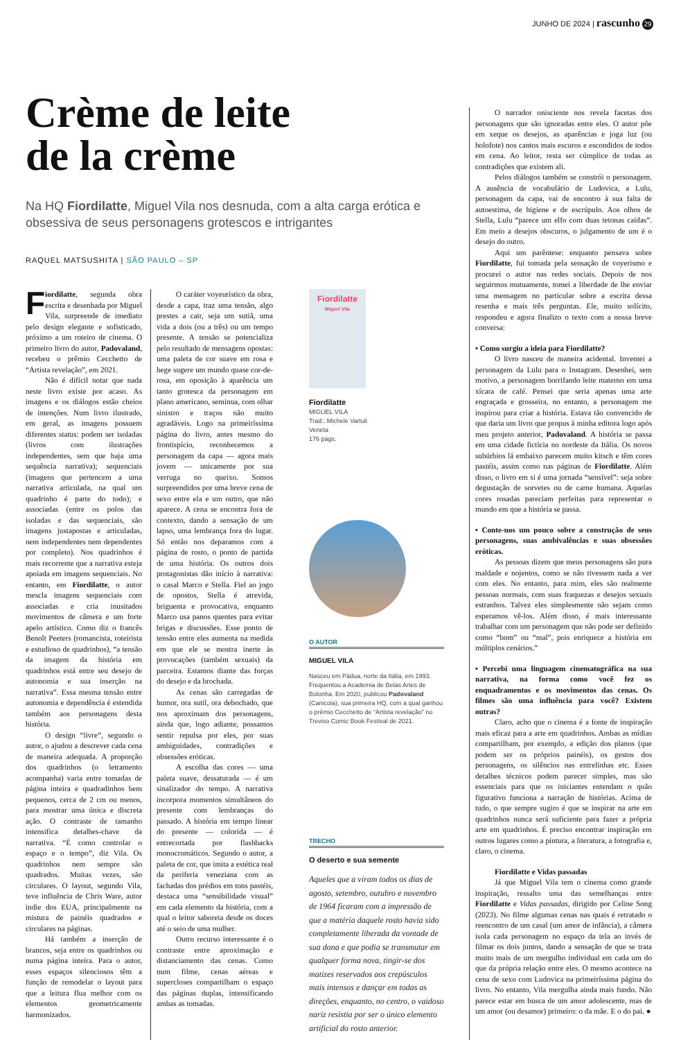JUNHO DE 2024 | rascunho 29
Crème de leite
de la crème
Na HQ Fiordilatte, Miguel Vila nos desnuda, com a alta carga erótica e obsessiva de seus personagens grotescos e intrigantes
RAQUEL MATSUSHITA | SÃO PAULO – SP
Fiordilatte, segunda obra escrita e desenhada por Miguel Vila, surpreende de imediato pelo design elegante e sofisticado, próximo a um roteiro de cinema. O primeiro livro do autor, Padovaland, recebeu o prêmio Cecchetto de “Artista revelação”, em 2021.
Não é difícil notar que nada neste livro existe por acaso. As imagens e os diálogos estão cheios de intenções. Num livro ilustrado, em geral, as imagens possuem diferentes status: podem ser isoladas (livros com ilustrações independentes, sem que haja uma sequência narrativa); sequenciais (imagens que pertencem a uma narrativa articulada, na qual um quadrinho é parte do todo); e associadas (entre os polos das isoladas e das sequenciais, são imagens justapostas e articuladas, nem independentes nem dependentes por completo). Nos quadrinhos é mais recorrente que a narrativa esteja apoiada em imagens sequenciais. No entanto, em Fiordilatte, o autor mescla imagens sequenciais com associadas e cria inusitados movimentos de câmera e um forte apelo artístico. Como diz o francês Benoît Peeters (romancista, roteirista e estudioso de quadrinhos), “a tensão da imagem da história em quadrinhos está entre seu desejo de autonomia e sua inserção na narrativa”. Essa mesma tensão entre autonomia e dependência é estendida também aos personagens desta história.
O design “livre”, segundo o autor, o ajudou a descrever cada cena de maneira adequada. A proporção dos quadrinhos (o letramento acompanha) varia entre tomadas de página inteira e quadradinhos bem pequenos, cerca de 2 cm ou menos, para mostrar uma única e discreta ação. O contraste de tamanho intensifica detalhes-chave da narrativa. “É como controlar o espaço e o tempo”, diz Vila. Os quadrinhos nem sempre são quadrados. Muitas vezes, são circulares. O layout, segundo Vila, teve influência de Chris Ware, autor indie dos EUA, principalmente na mistura de painéis quadrados e circulares na páginas.
Há também a inserção de brancos, seja entre os quadrinhos ou numa página inteira. Para o autor, esses espaços silenciosos têm a função de remodelar o layout para que a leitura flua melhor com os elementos geometricamente harmonizados.
O caráter voyeurístico da obra, desde a capa, traz uma tensão, algo prestes a cair, seja um sutiã, uma vida a dois (ou a três) ou um tempo presente. A tensão se potencializa pelo resultado de mensagens opostas: uma paleta de cor suave em rosa e bege sugere um mundo quase cor-de-rosa, em oposição à aparência um tanto grotesca da personagem em plano americano, seminua, com olhar sinistro e traços não muito agradáveis. Logo na primeiríssima página do livro, antes mesmo do frontispício, reconhecemos a personagem da capa — agora mais jovem — unicamente por sua verruga no queixo. Somos surpreendidos por uma breve cena de sexo entre ela e um outro, que não aparece. A cena se encontra fora de contexto, dando a sensação de um lapso, uma lembrança fora do lugar. Só então nos deparamos com a página de rosto, o ponto de partida de uma história. Os outros dois protagonistas dão início à narrativa: o casal Marco e Stella. Fiel ao jogo de opostos, Stella é atrevida, briguenta e provocativa, enquanto Marco usa panos quentes para evitar brigas e discussões. Esse ponto de tensão entre eles aumenta na medida em que ele se mostra inerte às provocações (também sexuais) da parceira. Estamos diante das forças do desejo e da brochada.
As cenas são carregadas de humor, ora sutil, ora debochado, que nos aproximam dos personagens, ainda que, logo adiante, possamos sentir repulsa por eles, por suas ambiguidades, contradições e obsessões eróticas.
A escolha das cores — uma paleta suave, dessaturada — é um sinalizador do tempo. A narrativa incorpora momentos simultâneos do presente com lembranças do passado. A história em tempo linear do presente — colorida — é entrecortada por flashbacks monocromáticos. Segundo o autor, a paleta de cor, que imita a estética real da periferia veneziana com as fachadas dos prédios em tons pastéis, destaca uma “sensibilidade visual” em cada elemento da história, com a qual o leitor saboreia desde os doces até o seio de uma mulher.
Outro recurso interessante é o contraste entre aproximação e distanciamento das cenas. Como num filme, cenas aéreas e supercloses compartilham o espaço das páginas duplas, intensificando ambas as tomadas.
Fiordilatte
Miguel Vila
Fiordilatte
MIGUEL VILA
Trad.: Michele Vartuli
Veneta
176 págs.
O AUTOR
MIGUEL VILA
Nasceu em Pádua, norte da Itália, em 1993. Frequentou a Academia de Belas Artes de Bolonha. Em 2020, publicou Padovaland (Canicola), sua primeira HQ, com a qual ganhou o prêmio Cecchetto de “Artista revelação” no Treviso Comic Book Festival de 2021.
TRECHO
O deserto e sua semente
Aqueles que a viram todos os dias de agosto, setembro, outubro e novembro de 1964 ficaram com a impressão de que a matéria daquele rosto havia sido completamente liberada da vontade de sua dona e que podia se transmutar em qualquer forma nova, tingir-se dos matizes reservados aos crepúsculos mais intensos e dançar em todas as direções, enquanto, no centro, o vaidoso nariz resistia por ser o único elemento artificial do rosto anterior.
O narrador onisciente nos revela facetas dos personagens que são ignoradas entre eles. O autor põe em xeque os desejos, as aparências e joga luz (ou holofote) nos cantos mais escuros e escondidos de todos em cena. Ao leitor, resta ser cúmplice de todas as contradições que existem ali.
Pelos diálogos também se constrói o personagem. A ausência de vocabulário de Ludovica, a Lulu, personagem da capa, vai de encontro à sua falta de autoestima, de higiene e de escrúpulo. Aos olhos de Stella, Lulu “parece um elfo com duas tetonas caídas”. Em meio a desejos obscuros, o julgamento de um é o desejo do outro.
Aqui um parêntese: enquanto pensava sobre Fiordilatte, fui tomada pela sensação de voyerismo e procurei o autor nas redes sociais. Depois de nos seguirmos mutuamente, tomei a liberdade de lhe enviar uma mensagem no particular sobre a escrita dessa resenha e mais três perguntas. Ele, muito solícito, respondeu e agora finalizo o texto com a nossa breve conversa:
• Como surgiu a ideia para Fiordilatte?
O livro nasceu de maneira acidental. Inventei a personagem da Lulu para o Instagram. Desenhei, sem motivo, a personagem borrifando leite materno em uma xícara de café. Pensei que seria apenas uma arte engraçada e grosseira, no entanto, a personagem me inspirou para criar a história. Estava tão convencido de que daria um livro que propus à minha editora logo após meu projeto anterior, Padovaland. A história se passa em uma cidade fictícia no nordeste da Itália. Os novos subúrbios lá embaixo parecem muito kitsch e têm cores pastéis, assim como nas páginas de Fiordilatte. Além disso, o livro em si é uma jornada “sensível”: seja sobre degustação de sorvetes ou de carne humana. Aquelas cores rosadas pareciam perfeitas para representar o mundo em que a história se passa.
• Conte-nos um pouco sobre a construção de seus personagens, suas ambivalências e suas obsessões eróticas.
As pessoas dizem que meus personagens são pura maldade e nojentos, como se não tivessem nada a ver com eles. No entanto, para mim, eles são realmente pessoas normais, com suas fraquezas e desejos sexuais estranhos. Talvez eles simplesmente não sejam como esperamos vê-los. Além disso, é mais interessante trabalhar com um personagem que não pode ser definido como “bom” ou “mal”, pois enriquece a história em múltiplos cenários.”
• Percebi uma linguagem cinematográfica na sua narrativa, na forma como você fez os enquadramentos e os movimentos das cenas. Os filmes são uma influência para você? Existem outras?
Claro, acho que o cinema é a fonte de inspiração mais eficaz para a arte em quadrinhos. Ambas as mídias compartilham, por exemplo, a edição dos planos (que podem ser os próprios painéis), os gestos dos personagens, os silêncios nas entrelinhas etc. Esses detalhes técnicos podem parecer simples, mas são essenciais para que os iniciantes entendam o quão figurativo funciona a narração de histórias. Acima de tudo, o que sempre sugiro é que se inspirar na arte em quadrinhos nunca será suficiente para fazer a própria arte em quadrinhos. É preciso encontrar inspiração em outros lugares como a pintura, a literatura, a fotografia e, claro, o cinema.
Fiordilatte e Vidas passadas
Já que Miguel Vila tem o cinema como grande inspiração, ressalto uma das semelhanças entre Fiordilatte e Vidas passadas, dirigido por Celine Song (2023). No filme algumas cenas nas quais é retratado o reencontro de um casal (um amor de infância), a câmera isola cada personagem no espaço da tela ao invés de filmar os dois juntos, dando a sensação de que se trata muito mais de um mergulho individual em cada um do que da própria relação entre eles. O mesmo acontece na cena de sexo com Ludovica na primeiríssima página do livro. No entanto, Vila mergulha ainda mais fundo. Não parece estar em busca de um amor adolescente, mas de um amor (ou desamor) primeiro: o da mãe. E o do pai. ●